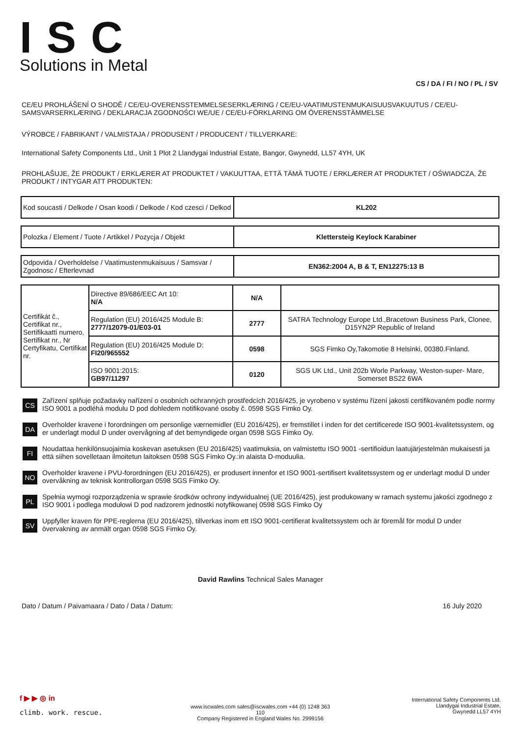ISC
Solutions in Metal
CS / DA / FI / NO / PL / SV
CE/EU PROHLÁŠENÍ O SHODĚ / CE/EU-OVERENSSTEMMELSESERKLÆRING / CE/EU-VAATIMUSTENMUKAISUUSVAKUUTUS / CE/EU-SAMSVARSERKLÆRING / DEKLARACJA ZGODNOŚCI WE/UE / CE/EU-FÖRKLARING OM ÖVERENSSTÄMMELSE
VÝROBCE / FABRIKANT / VALMISTAJA / PRODUSENT / PRODUCENT / TILLVERKARE:
International Safety Components Ltd., Unit 1 Plot 2 Llandygai Industrial Estate, Bangor, Gwynedd, LL57 4YH, UK
PROHLAŠUJE, ŽE PRODUKT / ERKLÆRER AT PRODUKTET / VAKUUTTAA, ETTÄ TÄMÄ TUOTE / ERKLÆRER AT PRODUKTET / OŚWIADCZA, ŽE PRODUKT / INTYGAR ATT PRODUKTEN:
| Kod soucasti / Delkode / Osan koodi / Delkode / Kod czesci / Delkod | KL202 |
| Polozka / Element / Tuote / Artikkel / Pozycja / Objekt | Klettersteig Keylock Karabiner |
| Odpovida / Overholdelse / Vaatimustenmukaisuus / Samsvar / Zgodnosc / Efterlevnad | EN362:2004 A, B & T, EN12275:13 B |
| Certifikát č., Certifikat nr., Sertifikaatti numero, Sertifikat nr., Nr Certyfikatu, Certifikat nr. | Directive 89/686/EEC Art 10: N/A | N/A | |
| | Regulation (EU) 2016/425 Module B: 2777/12079-01/E03-01 | 2777 | SATRA Technology Europe Ltd.,Bracetown Business Park, Clonee, D15YN2P Republic of Ireland |
| | Regulation (EU) 2016/425 Module D: FI20/965552 | 0598 | SGS Fimko Oy,Takomotie 8 Helsinki, 00380.Finland. |
| | ISO 9001:2015: GB97/11297 | 0120 | SGS UK Ltd., Unit 202b Worle Parkway, Weston-super- Mare, Somerset BS22 6WA |
CS
Zařízení splňuje požadavky nařízení o osobních ochranných prostředcích 2016/425, je vyrobeno v systému řízení jakosti certifikovaném podle normy ISO 9001 a podléhá modulu D pod dohledem notifikované osoby č. 0598 SGS Fimko Oy.
DA
Overholder kravene i forordningen om personlige værnemidler (EU 2016/425), er fremstillet i inden for det certificerede ISO 9001-kvalitetssystem, og er underlagt modul D under overvågning af det bemyndigede organ 0598 SGS Fimko Oy.
FI
Noudattaa henkilönsuojaimia koskevan asetuksen (EU 2016/425) vaatimuksia, on valmistettu ISO 9001 -sertifioidun laatujärjestelmän mukaisesti ja että siihen sovelletaan ilmoitetun laitoksen 0598 SGS Fimko Oy.:in alaista D-moduulia.
NO
Overholder kravene i PVU-forordningen (EU 2016/425), er produsert innenfor et ISO 9001-sertifisert kvalitetssystem og er underlagt modul D under overvåkning av teknisk kontrollorgan 0598 SGS Fimko Oy.
PL
Spełnia wymogi rozporządzenia w sprawie środków ochrony indywidualnej (UE 2016/425), jest produkowany w ramach systemu jakości zgodnego z ISO 9001 i podlega modułowi D pod nadzorem jednostki notyfikowanej 0598 SGS Fimko Oy
SV
Uppfyller kraven för PPE-reglerna (EU 2016/425), tillverkas inom ett ISO 9001-certifierat kvalitetssystem och är föremål för modul D under övervakning av anmält organ 0598 SGS Fimko Oy.
David Rawlins Technical Sales Manager
Dato / Datum / Paivamaara / Dato / Data / Datum: 16 July 2020
f ▶ ▶ ◎ in
climb. work. rescue.
www.iscwales.com sales@iscwales.com +44 (0) 1248 363 110
Company Registered in England Wales No. 2999156
International Safety Components Ltd.
Llandygai Industrial Estate,
Gwynedd LL57 4YH